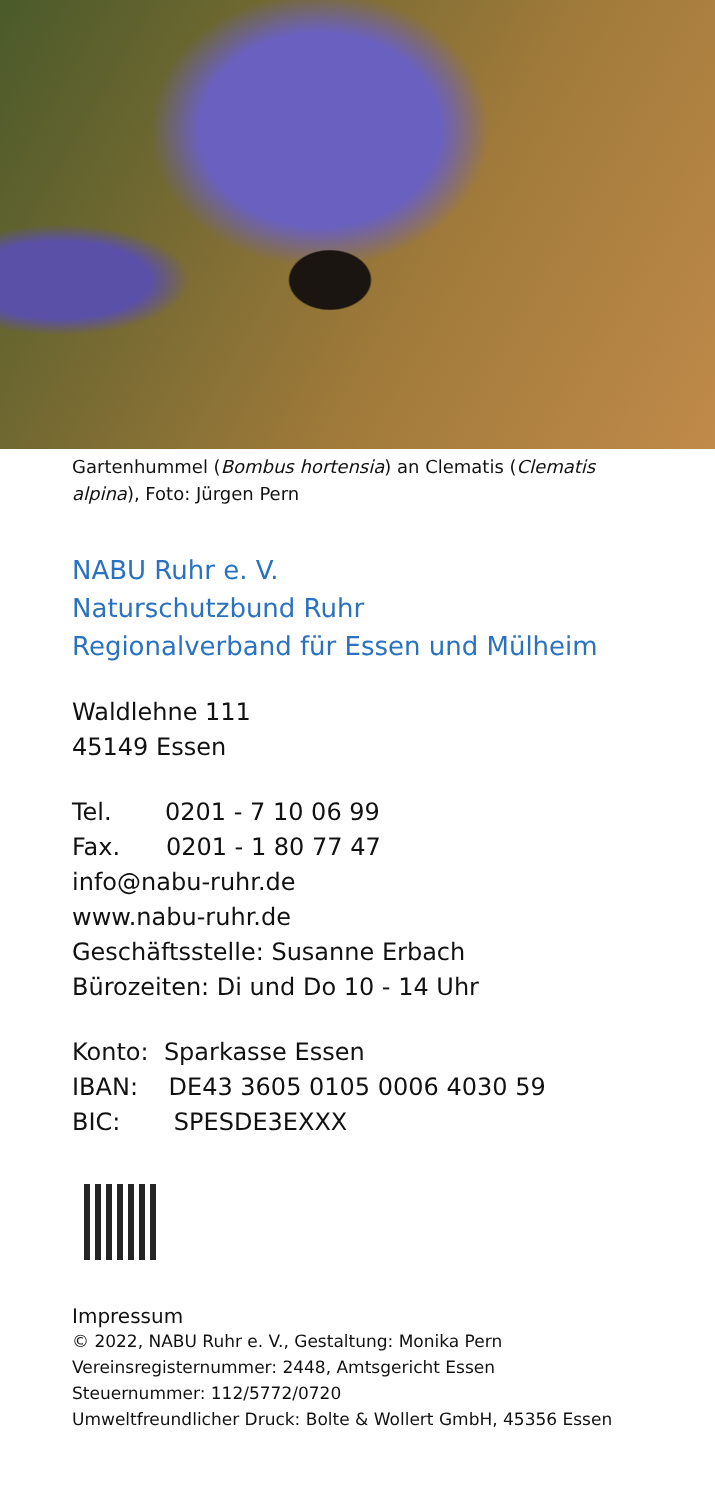Gartenhummel (Bombus hortensia) an Clematis (Clematis alpina), Foto: Jürgen Pern
NABU Ruhr e. V.
Naturschutzbund Ruhr
Regionalverband für Essen und Mülheim
Waldlehne 111
45149 Essen
Tel. 0201 - 7 10 06 99
Fax. 0201 - 1 80 77 47
info@nabu-ruhr.de
www.nabu-ruhr.de
Geschäftsstelle: Susanne Erbach
Bürozeiten: Di und Do 10 - 14 Uhr
Konto: Sparkasse Essen
IBAN: DE43 3605 0105 0006 4030 59
BIC: SPESDE3EXXX
Impressum
© 2022, NABU Ruhr e. V., Gestaltung: Monika Pern
Vereinsregisternummer: 2448, Amtsgericht Essen
Steuernummer: 112/5772/0720
Umweltfreundlicher Druck: Bolte & Wollert GmbH, 45356 Essen